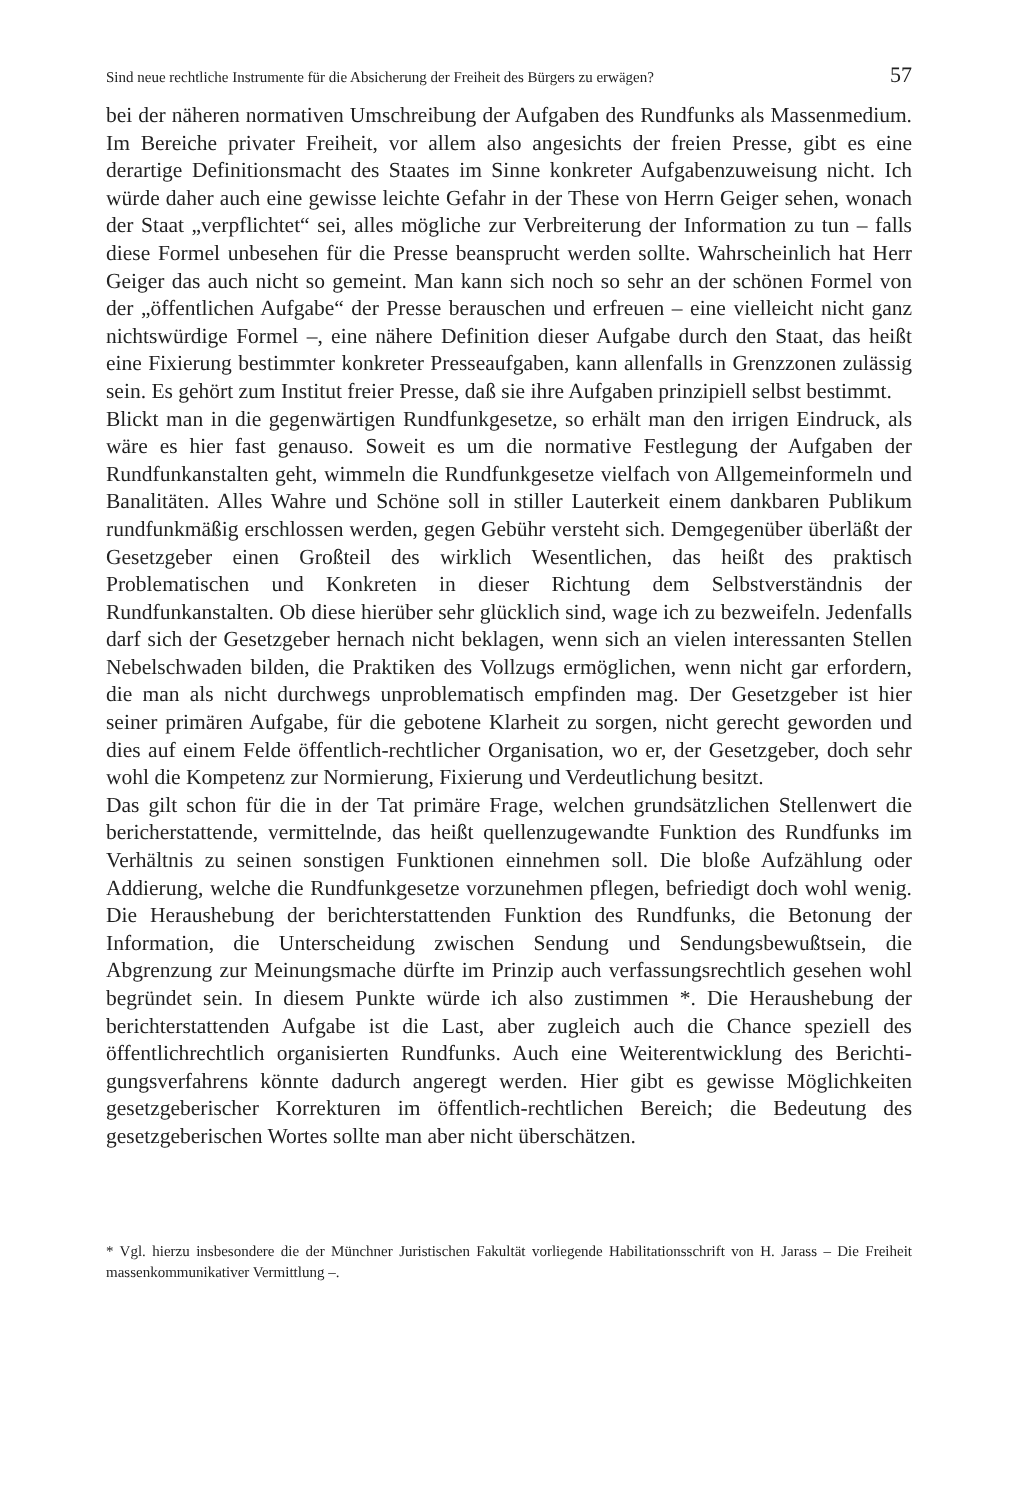Sind neue rechtliche Instrumente für die Absicherung der Freiheit des Bürgers zu erwägen? 57
bei der näheren normativen Umschreibung der Aufgaben des Rundfunks als Massenmedium. Im Bereiche privater Freiheit, vor allem also angesichts der freien Presse, gibt es eine derartige Definitionsmacht des Staates im Sinne konkreter Aufgabenzuweisung nicht. Ich würde daher auch eine gewisse leichte Gefahr in der These von Herrn Geiger sehen, wonach der Staat „verpflichtet“ sei, alles mögliche zur Verbreiterung der Information zu tun – falls diese Formel unbesehen für die Presse beansprucht werden sollte. Wahrscheinlich hat Herr Geiger das auch nicht so gemeint. Man kann sich noch so sehr an der schönen Formel von der „öffentlichen Aufgabe“ der Presse berauschen und erfreuen – eine vielleicht nicht ganz nichtswürdige Formel –, eine nähere Definition dieser Aufgabe durch den Staat, das heißt eine Fixierung bestimmter konkreter Presse­aufgaben, kann allenfalls in Grenzzonen zulässig sein. Es gehört zum Institut freier Presse, daß sie ihre Aufgaben prinzipiell selbst bestimmt.
Blickt man in die gegenwärtigen Rundfunkgesetze, so erhält man den irrigen Eindruck, als wäre es hier fast genauso. Soweit es um die normative Festlegung der Aufgaben der Rundfunkanstalten geht, wimmeln die Rundfunkgesetze viel­fach von Allgemeinformeln und Banalitäten. Alles Wahre und Schöne soll in stiller Lauterkeit einem dankbaren Publikum rundfunkmäßig erschlossen werden, gegen Gebühr versteht sich. Demgegenüber überläßt der Gesetzgeber einen Großteil des wirklich Wesentlichen, das heißt des praktisch Problematischen und Konkreten in dieser Richtung dem Selbstverständnis der Rundfunkanstalten. Ob diese hierüber sehr glücklich sind, wage ich zu bezweifeln. Jedenfalls darf sich der Gesetzgeber hernach nicht beklagen, wenn sich an vielen interessanten Stellen Nebelschwaden bilden, die Praktiken des Vollzugs ermöglichen, wenn nicht gar erfordern, die man als nicht durchwegs unproblematisch empfinden mag. Der Gesetzgeber ist hier seiner primären Aufgabe, für die gebotene Klarheit zu sorgen, nicht gerecht geworden und dies auf einem Felde öffentlich-rechtlicher Organisation, wo er, der Gesetzgeber, doch sehr wohl die Kompetenz zur Normierung, Fixierung und Verdeutlichung besitzt.
Das gilt schon für die in der Tat primäre Frage, welchen grundsätzlichen Stellen­wert die bericherstattende, vermittelnde, das heißt quellenzugewandte Funktion des Rundfunks im Verhältnis zu seinen sonstigen Funktionen einnehmen soll. Die bloße Aufzählung oder Addierung, welche die Rundfunkgesetze vorzunehmen pflegen, befriedigt doch wohl wenig. Die Heraushebung der berichterstattenden Funktion des Rundfunks, die Betonung der Information, die Unterscheidung zwischen Sendung und Sendungsbewußtsein, die Abgrenzung zur Meinungsma­che dürfte im Prinzip auch verfassungsrechtlich gesehen wohl begründet sein. In diesem Punkte würde ich also zustimmen *. Die Heraushebung der berichterstat­tenden Aufgabe ist die Last, aber zugleich auch die Chance speziell des öffentlich­rechtlich organisierten Rundfunks. Auch eine Weiterentwicklung des Berichti­gungsverfahrens könnte dadurch angeregt werden. Hier gibt es gewisse Möglich­keiten gesetzgeberischer Korrekturen im öffentlich-rechtlichen Bereich; die Bedeutung des gesetzgeberischen Wortes sollte man aber nicht überschätzen.
* Vgl. hierzu insbesondere die der Münchner Juristischen Fakultät vorliegende Habilitationsschrift von H. Jarass – Die Freiheit massenkommunikativer Vermittlung –.